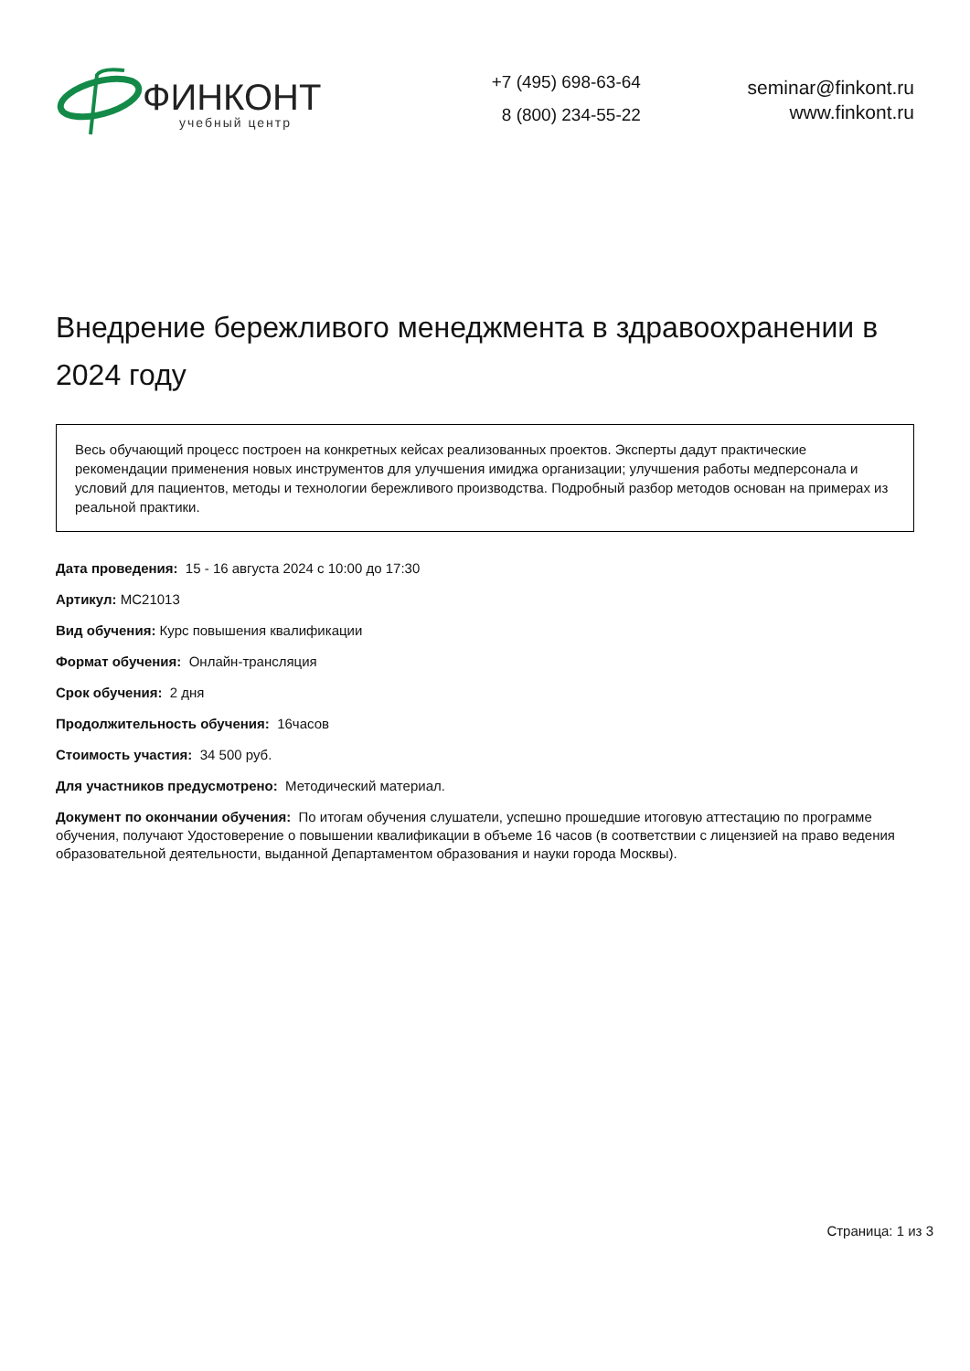ФИНКОНТ
учебный центр
+7 (495) 698-63-64
8 (800) 234-55-22
seminar@finkont.ru
www.finkont.ru
Внедрение бережливого менеджмента в здравоохранении в 2024 году
Весь обучающий процесс построен на конкретных кейсах реализованных проектов. Эксперты дадут практические рекомендации применения новых инструментов для улучшения имиджа организации; улучшения работы медперсонала и условий для пациентов, методы и технологии бережливого производства. Подробный разбор методов основан на примерах из реальной практики.
Дата проведения: 15 - 16 августа 2024 с 10:00 до 17:30
Артикул: МС21013
Вид обучения: Курс повышения квалификации
Формат обучения: Онлайн-трансляция
Срок обучения: 2 дня
Продолжительность обучения: 16часов
Стоимость участия: 34 500 руб.
Для участников предусмотрено: Методический материал.
Документ по окончании обучения: По итогам обучения слушатели, успешно прошедшие итоговую аттестацию по программе обучения, получают Удостоверение о повышении квалификации в объеме 16 часов (в соответствии с лицензией на право ведения образовательной деятельности, выданной Департаментом образования и науки города Москвы).
Страница: 1 из 3